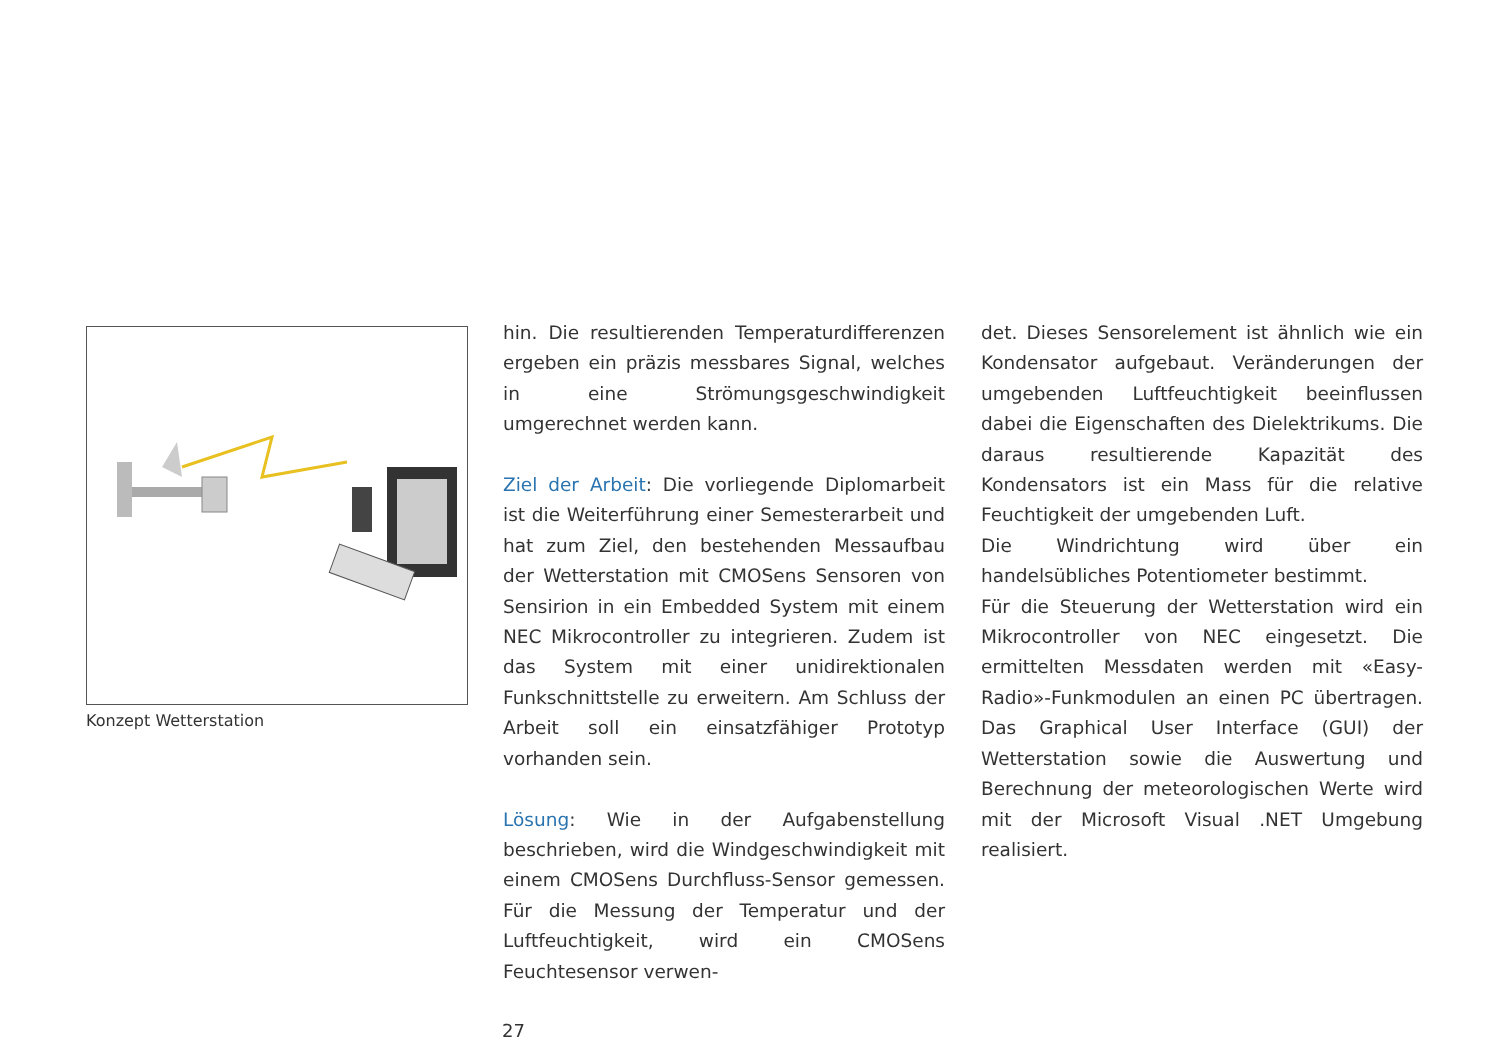Konzept Wetterstation
hin. Die resultierenden Temperaturdifferenzen ergeben ein präzis messbares Signal, welches in eine Strömungsgeschwindigkeit umgerechnet werden kann.
Ziel der Arbeit: Die vorliegende Diplomarbeit ist die Weiterführung einer Semesterarbeit und hat zum Ziel, den bestehenden Messaufbau der Wetterstation mit CMOSens Sensoren von Sensirion in ein Embedded System mit einem NEC Mikrocontroller zu integrieren. Zudem ist das System mit einer unidirektionalen Funkschnittstelle zu erweitern. Am Schluss der Arbeit soll ein einsatzfähiger Prototyp vorhanden sein.
Lösung: Wie in der Aufgabenstellung beschrieben, wird die Windgeschwindigkeit mit einem CMOSens Durchfluss-Sensor gemessen. Für die Messung der Temperatur und der Luftfeuchtigkeit, wird ein CMOSens Feuchtesensor verwen-
det. Dieses Sensorelement ist ähnlich wie ein Kondensator aufgebaut. Veränderungen der umgebenden Luftfeuchtigkeit beeinflussen dabei die Eigenschaften des Dielektrikums. Die daraus resultierende Kapazität des Kondensators ist ein Mass für die relative Feuchtigkeit der umgebenden Luft.
Die Windrichtung wird über ein handelsübliches Potentiometer bestimmt.
Für die Steuerung der Wetterstation wird ein Mikrocontroller von NEC eingesetzt. Die ermittelten Messdaten werden mit «Easy-Radio»-Funkmodulen an einen PC übertragen. Das Graphical User Interface (GUI) der Wetterstation sowie die Auswertung und Berechnung der meteorologischen Werte wird mit der Microsoft Visual .NET Umgebung realisiert.
27